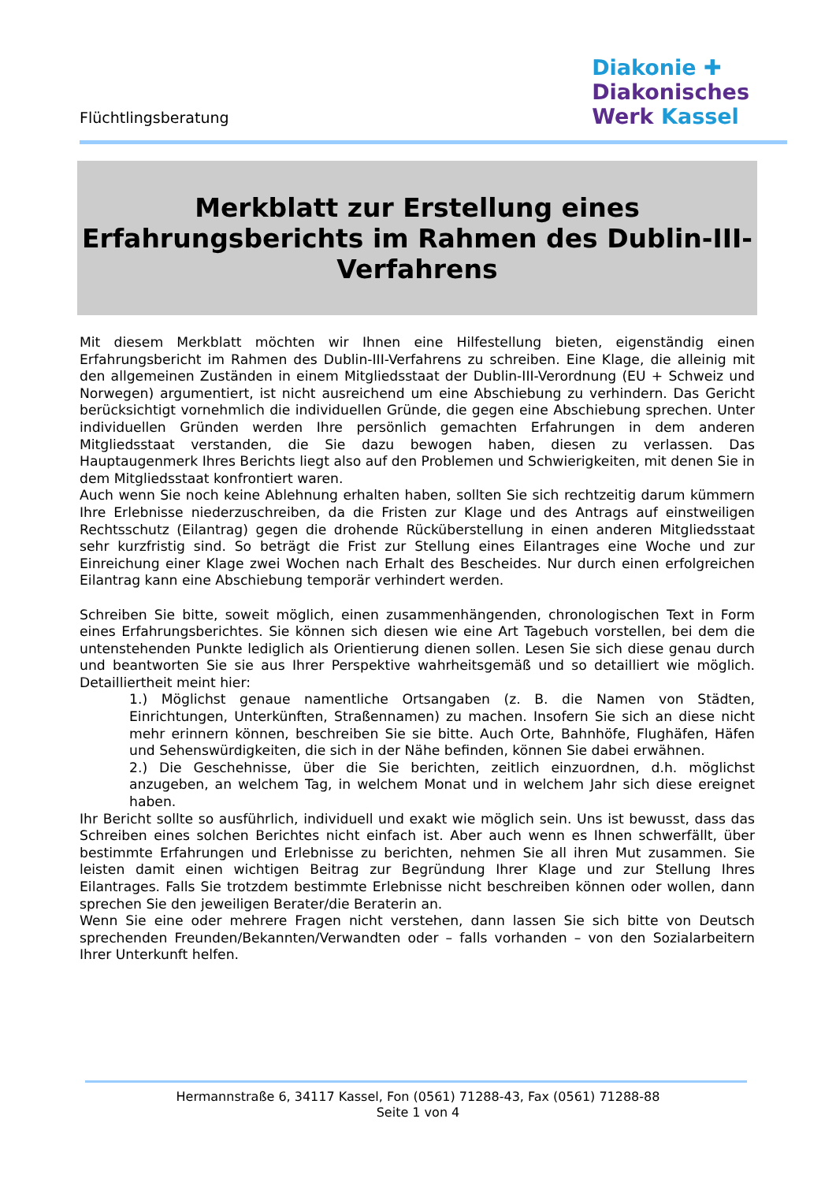Flüchtlingsberatung
Diakonie ✚
Diakonisches
Werk Kassel
Merkblatt zur Erstellung eines
Erfahrungsberichts im Rahmen des Dublin-III-
Verfahrens
Mit diesem Merkblatt möchten wir Ihnen eine Hilfestellung bieten, eigenständig einen Erfahrungsbericht im Rahmen des Dublin-III-Verfahrens zu schreiben. Eine Klage, die alleinig mit den allgemeinen Zuständen in einem Mitgliedsstaat der Dublin-III-Verordnung (EU + Schweiz und Norwegen) argumentiert, ist nicht ausreichend um eine Abschiebung zu verhindern. Das Gericht berücksichtigt vornehmlich die individuellen Gründe, die gegen eine Abschiebung sprechen. Unter individuellen Gründen werden Ihre persönlich gemachten Erfahrungen in dem anderen Mitgliedsstaat verstanden, die Sie dazu bewogen haben, diesen zu verlassen. Das Hauptaugenmerk Ihres Berichts liegt also auf den Problemen und Schwierigkeiten, mit denen Sie in dem Mitgliedsstaat konfrontiert waren.
Auch wenn Sie noch keine Ablehnung erhalten haben, sollten Sie sich rechtzeitig darum kümmern Ihre Erlebnisse niederzuschreiben, da die Fristen zur Klage und des Antrags auf einstweiligen Rechtsschutz (Eilantrag) gegen die drohende Rücküberstellung in einen anderen Mitgliedsstaat sehr kurzfristig sind. So beträgt die Frist zur Stellung eines Eilantrages eine Woche und zur Einreichung einer Klage zwei Wochen nach Erhalt des Bescheides. Nur durch einen erfolgreichen Eilantrag kann eine Abschiebung temporär verhindert werden.
Schreiben Sie bitte, soweit möglich, einen zusammenhängenden, chronologischen Text in Form eines Erfahrungsberichtes. Sie können sich diesen wie eine Art Tagebuch vorstellen, bei dem die untenstehenden Punkte lediglich als Orientierung dienen sollen. Lesen Sie sich diese genau durch und beantworten Sie sie aus Ihrer Perspektive wahrheitsgemäß und so detailliert wie möglich. Detailliertheit meint hier:
1.) Möglichst genaue namentliche Ortsangaben (z. B. die Namen von Städten, Einrichtungen, Unterkünften, Straßennamen) zu machen. Insofern Sie sich an diese nicht mehr erinnern können, beschreiben Sie sie bitte. Auch Orte, Bahnhöfe, Flughäfen, Häfen und Sehenswürdigkeiten, die sich in der Nähe befinden, können Sie dabei erwähnen.
2.) Die Geschehnisse, über die Sie berichten, zeitlich einzuordnen, d.h. möglichst anzugeben, an welchem Tag, in welchem Monat und in welchem Jahr sich diese ereignet haben.
Ihr Bericht sollte so ausführlich, individuell und exakt wie möglich sein. Uns ist bewusst, dass das Schreiben eines solchen Berichtes nicht einfach ist. Aber auch wenn es Ihnen schwerfällt, über bestimmte Erfahrungen und Erlebnisse zu berichten, nehmen Sie all ihren Mut zusammen. Sie leisten damit einen wichtigen Beitrag zur Begründung Ihrer Klage und zur Stellung Ihres Eilantrages. Falls Sie trotzdem bestimmte Erlebnisse nicht beschreiben können oder wollen, dann sprechen Sie den jeweiligen Berater/die Beraterin an.
Wenn Sie eine oder mehrere Fragen nicht verstehen, dann lassen Sie sich bitte von Deutsch sprechenden Freunden/Bekannten/Verwandten oder – falls vorhanden – von den Sozialarbeitern Ihrer Unterkunft helfen.
Hermannstraße 6, 34117 Kassel, Fon (0561) 71288-43, Fax (0561) 71288-88
Seite 1 von 4